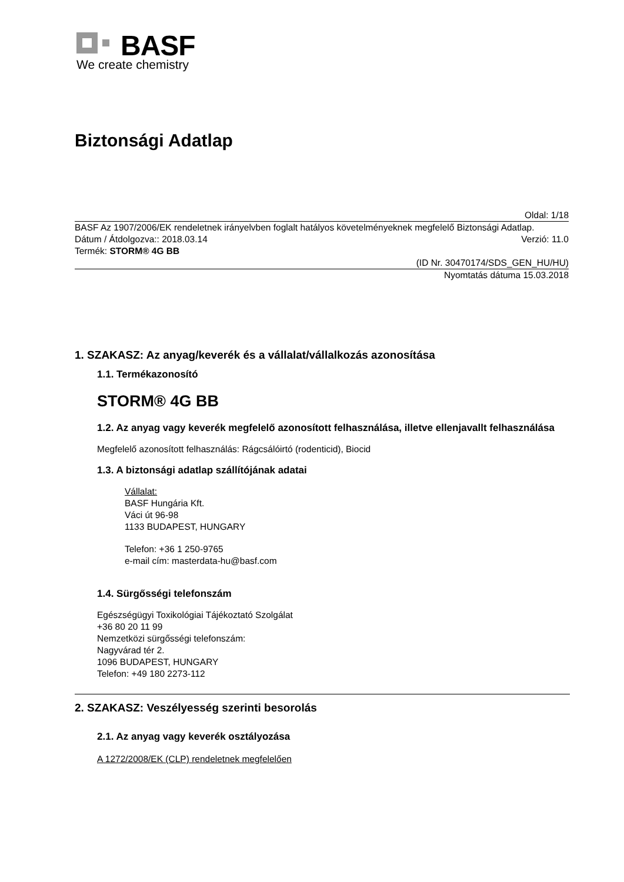BASF
We create chemistry
Biztonsági Adatlap
Oldal: 1/18
BASF Az 1907/2006/EK rendeletnek irányelvben foglalt hatályos követelményeknek megfelelő Biztonsági Adatlap.
Dátum / Átdolgozva:: 2018.03.14
Verzió: 11.0
Termék: STORM® 4G BB
(ID Nr. 30470174/SDS_GEN_HU/HU)
Nyomtatás dátuma 15.03.2018
1. SZAKASZ: Az anyag/keverék és a vállalat/vállalkozás azonosítása
1.1. Termékazonosító
STORM® 4G BB
1.2. Az anyag vagy keverék megfelelő azonosított felhasználása, illetve ellenjavallt felhasználása
Megfelelő azonosított felhasználás: Rágcsálóirtó (rodenticid), Biocid
1.3. A biztonsági adatlap szállítójának adatai
Vállalat:
BASF Hungária Kft.
Váci út 96-98
1133 BUDAPEST, HUNGARY
Telefon: +36 1 250-9765
e-mail cím: masterdata-hu@basf.com
1.4. Sürgősségi telefonszám
Egészségügyi Toxikológiai Tájékoztató Szolgálat
+36 80 20 11 99
Nemzetközi sürgősségi telefonszám:
Nagyvárad tér 2.
1096 BUDAPEST, HUNGARY
Telefon: +49 180 2273-112
2. SZAKASZ: Veszélyesség szerinti besorolás
2.1. Az anyag vagy keverék osztályozása
A 1272/2008/EK (CLP) rendeletnek megfelelően